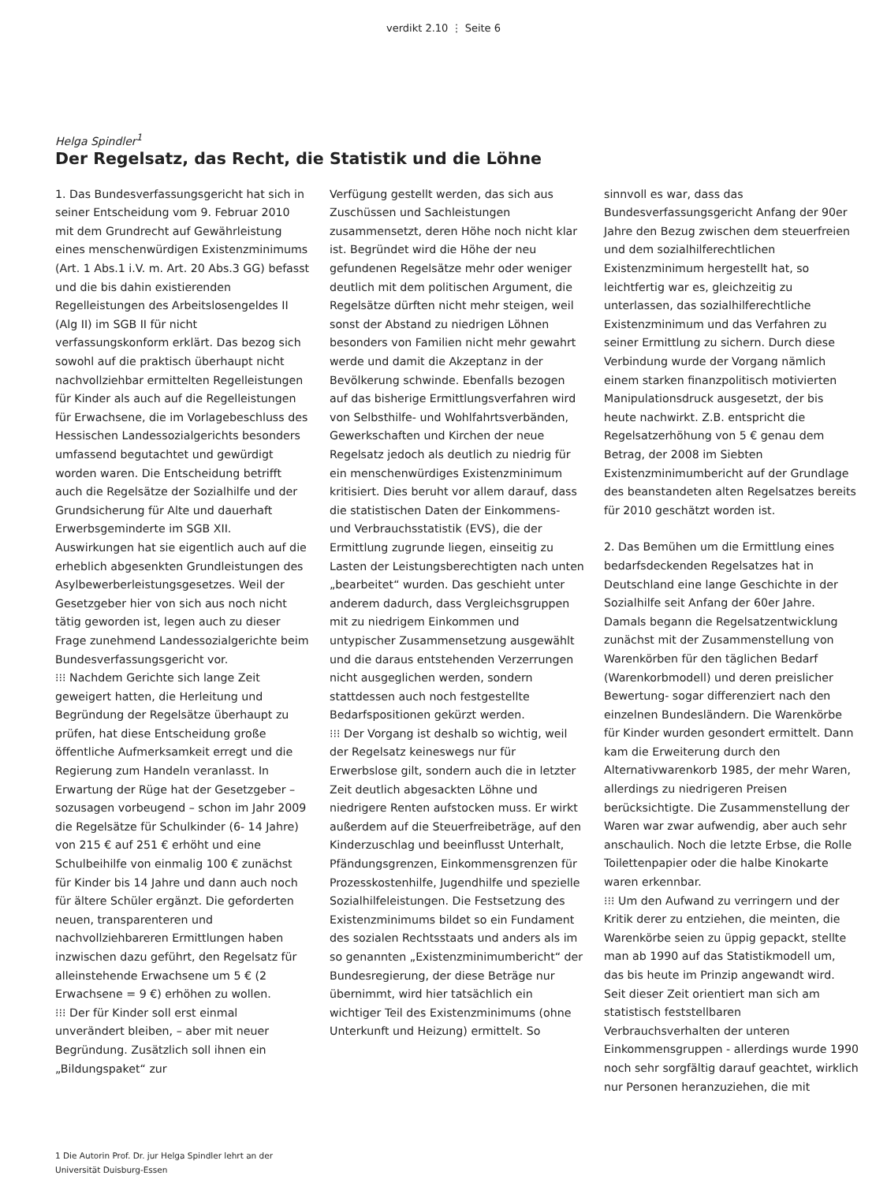verdikt 2.10 ⋮ Seite 6
Helga Spindler<sup>1</sup>
Der Regelsatz, das Recht, die Statistik und die Löhne
1. Das Bundesverfassungsgericht hat sich in seiner Entscheidung vom 9. Februar 2010 mit dem Grundrecht auf Gewährleistung eines menschenwürdigen Existenzminimums (Art. 1 Abs.1 i.V. m. Art. 20 Abs.3 GG) befasst und die bis dahin existierenden Regelleistungen des Arbeitslosengeldes II (Alg II) im SGB II für nicht verfassungskonform erklärt. Das bezog sich sowohl auf die praktisch überhaupt nicht nachvollziehbar ermittelten Regelleistungen für Kinder als auch auf die Regelleistungen für Erwachsene, die im Vorlagebeschluss des Hessischen Landessozialgerichts besonders umfassend begutachtet und gewürdigt worden waren. Die Entscheidung betrifft auch die Regelsätze der Sozialhilfe und der Grundsicherung für Alte und dauerhaft Erwerbsgeminderte im SGB XII. Auswirkungen hat sie eigentlich auch auf die erheblich abgesenkten Grundleistungen des Asylbewerberleistungsgesetzes. Weil der Gesetzgeber hier von sich aus noch nicht tätig geworden ist, legen auch zu dieser Frage zunehmend Landessozialgerichte beim Bundesverfassungsgericht vor.
⁝⁝⁝ Nachdem Gerichte sich lange Zeit geweigert hatten, die Herleitung und Begründung der Regelsätze überhaupt zu prüfen, hat diese Entscheidung große öffentliche Aufmerksamkeit erregt und die Regierung zum Handeln veranlasst. In Erwartung der Rüge hat der Gesetzgeber – sozusagen vorbeugend – schon im Jahr 2009 die Regelsätze für Schulkinder (6- 14 Jahre) von 215 € auf 251 € erhöht und eine Schulbeihilfe von einmalig 100 € zunächst für Kinder bis 14 Jahre und dann auch noch für ältere Schüler ergänzt. Die geforderten neuen, transparenteren und nachvollziehbareren Ermittlungen haben inzwischen dazu geführt, den Regelsatz für alleinstehende Erwachsene um 5 € (2 Erwachsene = 9 €) erhöhen zu wollen.
⁝⁝⁝ Der für Kinder soll erst einmal unverändert bleiben, – aber mit neuer Begründung. Zusätzlich soll ihnen ein „Bildungspaket“ zur
Verfügung gestellt werden, das sich aus Zuschüssen und Sachleistungen zusammensetzt, deren Höhe noch nicht klar ist. Begründet wird die Höhe der neu gefundenen Regelsätze mehr oder weniger deutlich mit dem politischen Argument, die Regelsätze dürften nicht mehr steigen, weil sonst der Abstand zu niedrigen Löhnen besonders von Familien nicht mehr gewahrt werde und damit die Akzeptanz in der Bevölkerung schwinde. Ebenfalls bezogen auf das bisherige Ermittlungsverfahren wird von Selbsthilfe- und Wohlfahrtsverbänden, Gewerkschaften und Kirchen der neue Regelsatz jedoch als deutlich zu niedrig für ein menschenwürdiges Existenzminimum kritisiert. Dies beruht vor allem darauf, dass die statistischen Daten der Einkommens- und Verbrauchsstatistik (EVS), die der Ermittlung zugrunde liegen, einseitig zu Lasten der Leistungsberechtigten nach unten „bearbeitet“ wurden. Das geschieht unter anderem dadurch, dass Vergleichsgruppen mit zu niedrigem Einkommen und untypischer Zusammensetzung ausgewählt und die daraus entstehenden Verzerrungen nicht ausgeglichen werden, sondern stattdessen auch noch festgestellte Bedarfspositionen gekürzt werden.
⁝⁝⁝ Der Vorgang ist deshalb so wichtig, weil der Regelsatz keineswegs nur für Erwerbslose gilt, sondern auch die in letzter Zeit deutlich abgesackten Löhne und niedrigere Renten aufstocken muss. Er wirkt außerdem auf die Steuerfreibeträge, auf den Kinderzuschlag und beeinflusst Unterhalt, Pfändungsgrenzen, Einkommensgrenzen für Prozesskostenhilfe, Jugendhilfe und spezielle Sozialhilfeleistungen. Die Festsetzung des Existenzminimums bildet so ein Fundament des sozialen Rechtsstaats und anders als im so genannten „Existenzminimumbericht“ der Bundesregierung, der diese Beträge nur übernimmt, wird hier tatsächlich ein wichtiger Teil des Existenzminimums (ohne Unterkunft und Heizung) ermittelt. So
sinnvoll es war, dass das Bundesverfassungsgericht Anfang der 90er Jahre den Bezug zwischen dem steuerfreien und dem sozialhilferechtlichen Existenzminimum hergestellt hat, so leichtfertig war es, gleichzeitig zu unterlassen, das sozialhilferechtliche Existenzminimum und das Verfahren zu seiner Ermittlung zu sichern. Durch diese Verbindung wurde der Vorgang nämlich einem starken finanzpolitisch motivierten Manipulationsdruck ausgesetzt, der bis heute nachwirkt. Z.B. entspricht die Regelsatzerhöhung von 5 € genau dem Betrag, der 2008 im Siebten Existenzminimumbericht auf der Grundlage des beanstandeten alten Regelsatzes bereits für 2010 geschätzt worden ist.
2. Das Bemühen um die Ermittlung eines bedarfsdeckenden Regelsatzes hat in Deutschland eine lange Geschichte in der Sozialhilfe seit Anfang der 60er Jahre. Damals begann die Regelsatzentwicklung zunächst mit der Zusammenstellung von Warenkörben für den täglichen Bedarf (Warenkorbmodell) und deren preislicher Bewertung- sogar differenziert nach den einzelnen Bundesländern. Die Warenkörbe für Kinder wurden gesondert ermittelt. Dann kam die Erweiterung durch den Alternativwarenkorb 1985, der mehr Waren, allerdings zu niedrigeren Preisen berücksichtigte. Die Zusammenstellung der Waren war zwar aufwendig, aber auch sehr anschaulich. Noch die letzte Erbse, die Rolle Toilettenpapier oder die halbe Kinokarte waren erkennbar.
⁝⁝⁝ Um den Aufwand zu verringern und der Kritik derer zu entziehen, die meinten, die Warenkörbe seien zu üppig gepackt, stellte man ab 1990 auf das Statistikmodell um, das bis heute im Prinzip angewandt wird. Seit dieser Zeit orientiert man sich am statistisch feststellbaren Verbrauchsverhalten der unteren Einkommensgruppen - allerdings wurde 1990 noch sehr sorgfältig darauf geachtet, wirklich nur Personen heranzuziehen, die mit
1 Die Autorin Prof. Dr. jur Helga Spindler lehrt an der Universität Duisburg-Essen